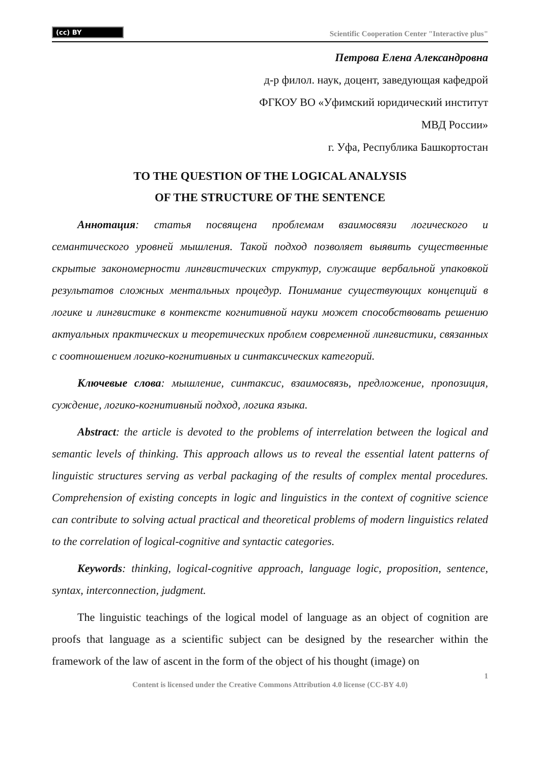(cc) BY Scientific Cooperation Center "Interactive plus"
Петрова Елена Александровна
д-р филол. наук, доцент, заведующая кафедрой
ФГКОУ ВО «Уфимский юридический институт
МВД России»
г. Уфа, Республика Башкортостан
TO THE QUESTION OF THE LOGICAL ANALYSIS
OF THE STRUCTURE OF THE SENTENCE
Аннотация: статья посвящена проблемам взаимосвязи логического и семантического уровней мышления. Такой подход позволяет выявить существенные скрытые закономерности лингвистических структур, служащие вербальной упаковкой результатов сложных ментальных процедур. Понимание существующих концепций в логике и лингвистике в контексте когнитивной науки может способствовать решению актуальных практических и теоретических проблем современной лингвистики, связанных с соотношением логико-когнитивных и синтаксических категорий.
Ключевые слова: мышление, синтаксис, взаимосвязь, предложение, пропозиция, суждение, логико-когнитивный подход, логика языка.
Abstract: the article is devoted to the problems of interrelation between the logical and semantic levels of thinking. This approach allows us to reveal the essential latent patterns of linguistic structures serving as verbal packaging of the results of complex mental procedures. Comprehension of existing concepts in logic and linguistics in the context of cognitive science can contribute to solving actual practical and theoretical problems of modern linguistics related to the correlation of logical-cognitive and syntactic categories.
Keywords: thinking, logical-cognitive approach, language logic, proposition, sentence, syntax, interconnection, judgment.
The linguistic teachings of the logical model of language as an object of cognition are proofs that language as a scientific subject can be designed by the researcher within the framework of the law of ascent in the form of the object of his thought (image) on
1
Content is licensed under the Creative Commons Attribution 4.0 license (CC-BY 4.0)